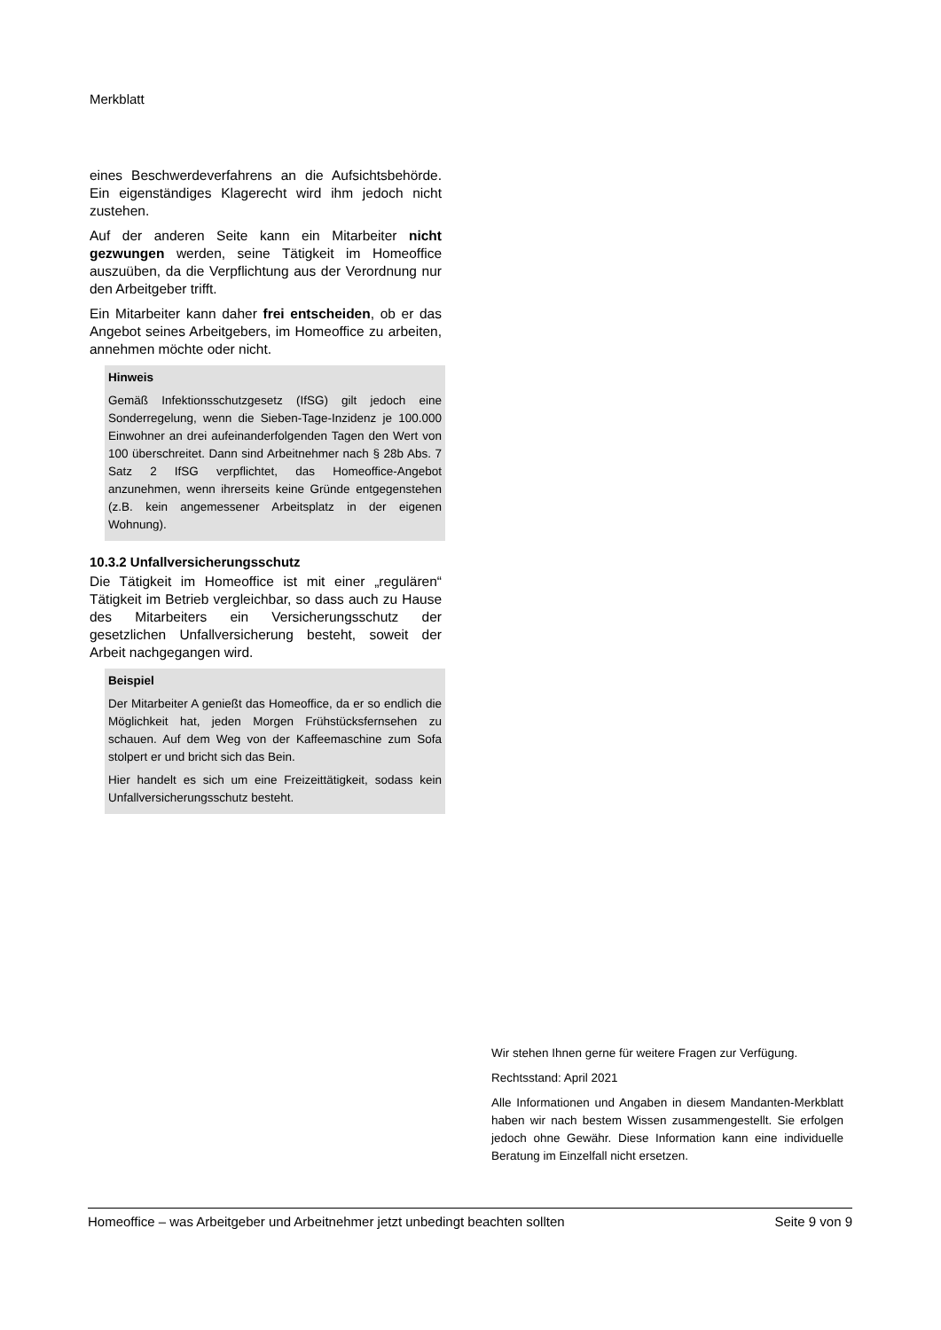Merkblatt
eines Beschwerdeverfahrens an die Aufsichtsbehörde. Ein eigenständiges Klagerecht wird ihm jedoch nicht zustehen.
Auf der anderen Seite kann ein Mitarbeiter nicht gezwungen werden, seine Tätigkeit im Homeoffice auszuüben, da die Verpflichtung aus der Verordnung nur den Arbeitgeber trifft.
Ein Mitarbeiter kann daher frei entscheiden, ob er das Angebot seines Arbeitgebers, im Homeoffice zu arbeiten, annehmen möchte oder nicht.
Hinweis
Gemäß Infektionsschutzgesetz (IfSG) gilt jedoch eine Sonderregelung, wenn die Sieben-Tage-Inzidenz je 100.000 Einwohner an drei aufeinanderfolgenden Tagen den Wert von 100 überschreitet. Dann sind Arbeitnehmer nach § 28b Abs. 7 Satz 2 IfSG verpflichtet, das Homeoffice-Angebot anzunehmen, wenn ihrerseits keine Gründe entgegenstehen (z.B. kein angemessener Arbeitsplatz in der eigenen Wohnung).
10.3.2 Unfallversicherungsschutz
Die Tätigkeit im Homeoffice ist mit einer „regulären“ Tätigkeit im Betrieb vergleichbar, so dass auch zu Hause des Mitarbeiters ein Versicherungsschutz der gesetzlichen Unfallversicherung besteht, soweit der Arbeit nachgegangen wird.
Beispiel
Der Mitarbeiter A genießt das Homeoffice, da er so endlich die Möglichkeit hat, jeden Morgen Frühstücksfernsehen zu schauen. Auf dem Weg von der Kaffeemaschine zum Sofa stolpert er und bricht sich das Bein.
Hier handelt es sich um eine Freizeittätigkeit, sodass kein Unfallversicherungsschutz besteht.
Wir stehen Ihnen gerne für weitere Fragen zur Verfügung.
Rechtsstand: April 2021
Alle Informationen und Angaben in diesem Mandanten-Merkblatt haben wir nach bestem Wissen zusammengestellt. Sie erfolgen jedoch ohne Gewähr. Diese Information kann eine individuelle Beratung im Einzelfall nicht ersetzen.
Homeoffice – was Arbeitgeber und Arbeitnehmer jetzt unbedingt beachten sollten Seite 9 von 9